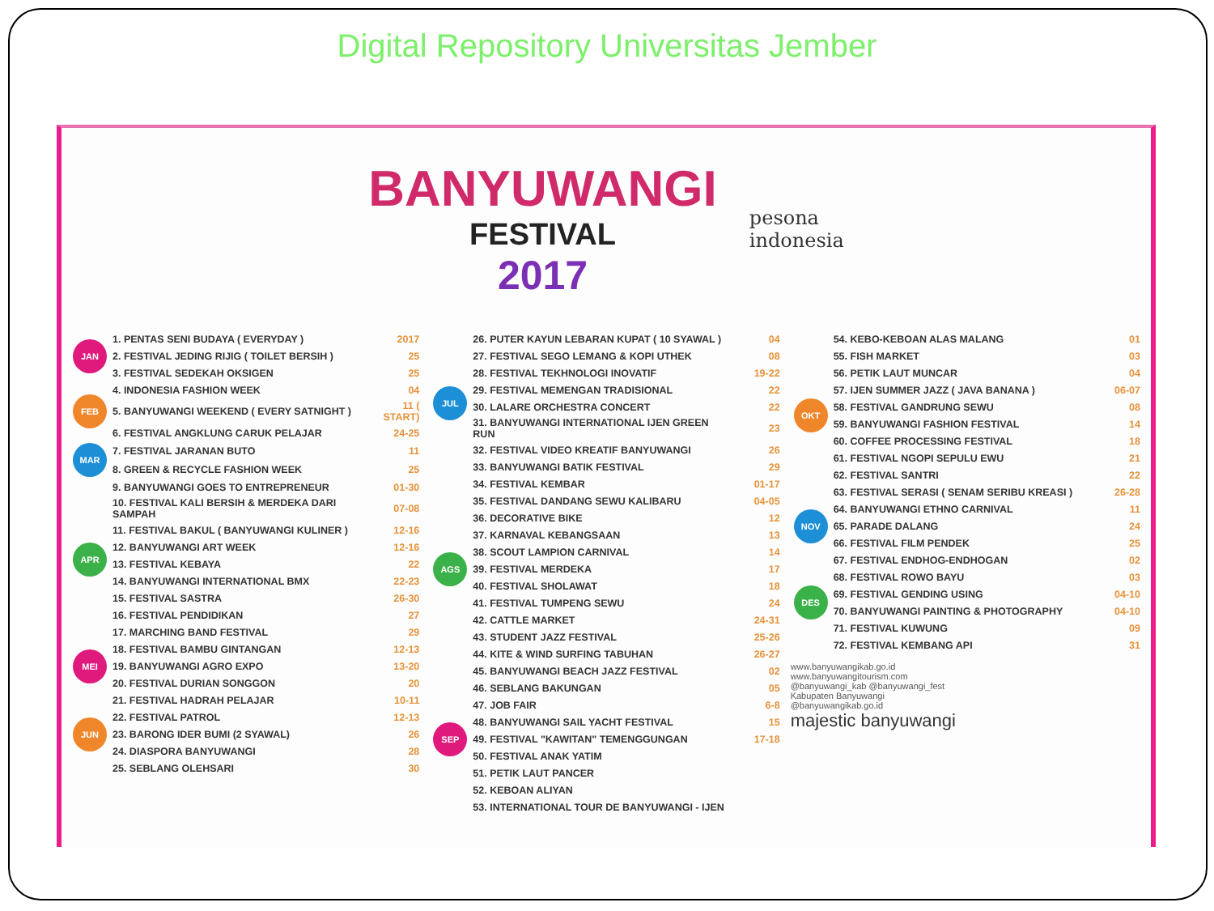Digital Repository Universitas Jember
BANYUWANGI
FESTIVAL
2017
pesona
indonesia
| JAN | 1. PENTAS SENI BUDAYA ( EVERYDAY ) | 2017 |
| | 2. FESTIVAL JEDING RIJIG ( TOILET BERSIH ) | 25 |
| | 3. FESTIVAL SEDEKAH OKSIGEN | 25 |
| FEB | 4. INDONESIA FASHION WEEK | 04 |
| | 5. BANYUWANGI WEEKEND ( EVERY SATNIGHT ) | 11 ( START) |
| | 6. FESTIVAL ANGKLUNG CARUK PELAJAR | 24-25 |
| MAR | 7. FESTIVAL JARANAN BUTO | 11 |
| | 8. GREEN & RECYCLE FASHION WEEK | 25 |
| APR | 9. BANYUWANGI GOES TO ENTREPRENEUR | 01-30 |
| | 10. FESTIVAL KALI BERSIH & MERDEKA DARI SAMPAH | 07-08 |
| | 11. FESTIVAL BAKUL ( BANYUWANGI KULINER ) | 12-16 |
| | 12. BANYUWANGI ART WEEK | 12-16 |
| | 13. FESTIVAL KEBAYA | 22 |
| | 14. BANYUWANGI INTERNATIONAL BMX | 22-23 |
| | 15. FESTIVAL SASTRA | 26-30 |
| | 16. FESTIVAL PENDIDIKAN | 27 |
| | 17. MARCHING BAND FESTIVAL | 29 |
| MEI | 18. FESTIVAL BAMBU GINTANGAN | 12-13 |
| | 19. BANYUWANGI AGRO EXPO | 13-20 |
| | 20. FESTIVAL DURIAN SONGGON | 20 |
| JUN | 21. FESTIVAL HADRAH PELAJAR | 10-11 |
| | 22. FESTIVAL PATROL | 12-13 |
| | 23. BARONG IDER BUMI (2 SYAWAL) | 26 |
| | 24. DIASPORA BANYUWANGI | 28 |
| | 25. SEBLANG OLEHSARI | 30 |
| JUL | 26. PUTER KAYUN LEBARAN KUPAT ( 10 SYAWAL ) | 04 |
| | 27. FESTIVAL SEGO LEMANG & KOPI UTHEK | 08 |
| | 28. FESTIVAL TEKHNOLOGI INOVATIF | 19-22 |
| | 29. FESTIVAL MEMENGAN TRADISIONAL | 22 |
| | 30. LALARE ORCHESTRA CONCERT | 22 |
| | 31. BANYUWANGI INTERNATIONAL IJEN GREEN RUN | 23 |
| | 32. FESTIVAL VIDEO KREATIF BANYUWANGI | 26 |
| | 33. BANYUWANGI BATIK FESTIVAL | 29 |
| AGS | 34. FESTIVAL KEMBAR | 01-17 |
| | 35. FESTIVAL DANDANG SEWU KALIBARU | 04-05 |
| | 36. DECORATIVE BIKE | 12 |
| | 37. KARNAVAL KEBANGSAAN | 13 |
| | 38. SCOUT LAMPION CARNIVAL | 14 |
| | 39. FESTIVAL MERDEKA | 17 |
| | 40. FESTIVAL SHOLAWAT | 18 |
| | 41. FESTIVAL TUMPENG SEWU | 24 |
| | 42. CATTLE MARKET | 24-31 |
| | 43. STUDENT JAZZ FESTIVAL | 25-26 |
| | 44. KITE & WIND SURFING TABUHAN | 26-27 |
| SEP | 45. BANYUWANGI BEACH JAZZ FESTIVAL | 02 |
| | 46. SEBLANG BAKUNGAN | 05 |
| | 47. JOB FAIR | 6-8 |
| | 48. BANYUWANGI SAIL YACHT FESTIVAL | 15 |
| | 49. FESTIVAL "KAWITAN" TEMENGGUNGAN | 17-18 |
| | 50. FESTIVAL ANAK YATIM | |
| | 51. PETIK LAUT PANCER | |
| | 52. KEBOAN ALIYAN | |
| | 53. INTERNATIONAL TOUR DE BANYUWANGI - IJEN | |
| OKT | 54. KEBO-KEBOAN ALAS MALANG | 01 |
| | 55. FISH MARKET | 03 |
| | 56. PETIK LAUT MUNCAR | 04 |
| | 57. IJEN SUMMER JAZZ ( JAVA BANANA ) | 06-07 |
| | 58. FESTIVAL GANDRUNG SEWU | 08 |
| | 59. BANYUWANGI FASHION FESTIVAL | 14 |
| | 60. COFFEE PROCESSING FESTIVAL | 18 |
| | 61. FESTIVAL NGOPI SEPULU EWU | 21 |
| | 62. FESTIVAL SANTRI | 22 |
| | 63. FESTIVAL SERASI ( SENAM SERIBU KREASI ) | 26-28 |
| NOV | 64. BANYUWANGI ETHNO CARNIVAL | 11 |
| | 65. PARADE DALANG | 24 |
| | 66. FESTIVAL FILM PENDEK | 25 |
| DES | 67. FESTIVAL ENDHOG-ENDHOGAN | 02 |
| | 68. FESTIVAL ROWO BAYU | 03 |
| | 69. FESTIVAL GENDING USING | 04-10 |
| | 70. BANYUWANGI PAINTING & PHOTOGRAPHY | 04-10 |
| | 71. FESTIVAL KUWUNG | 09 |
| | 72. FESTIVAL KEMBANG API | 31 |
www.banyuwangikab.go.id
www.banyuwangitourism.com
@banyuwangi_kab @banyuwangi_fest
Kabupaten Banyuwangi
@banyuwangikab.go.id
majestic banyuwangi